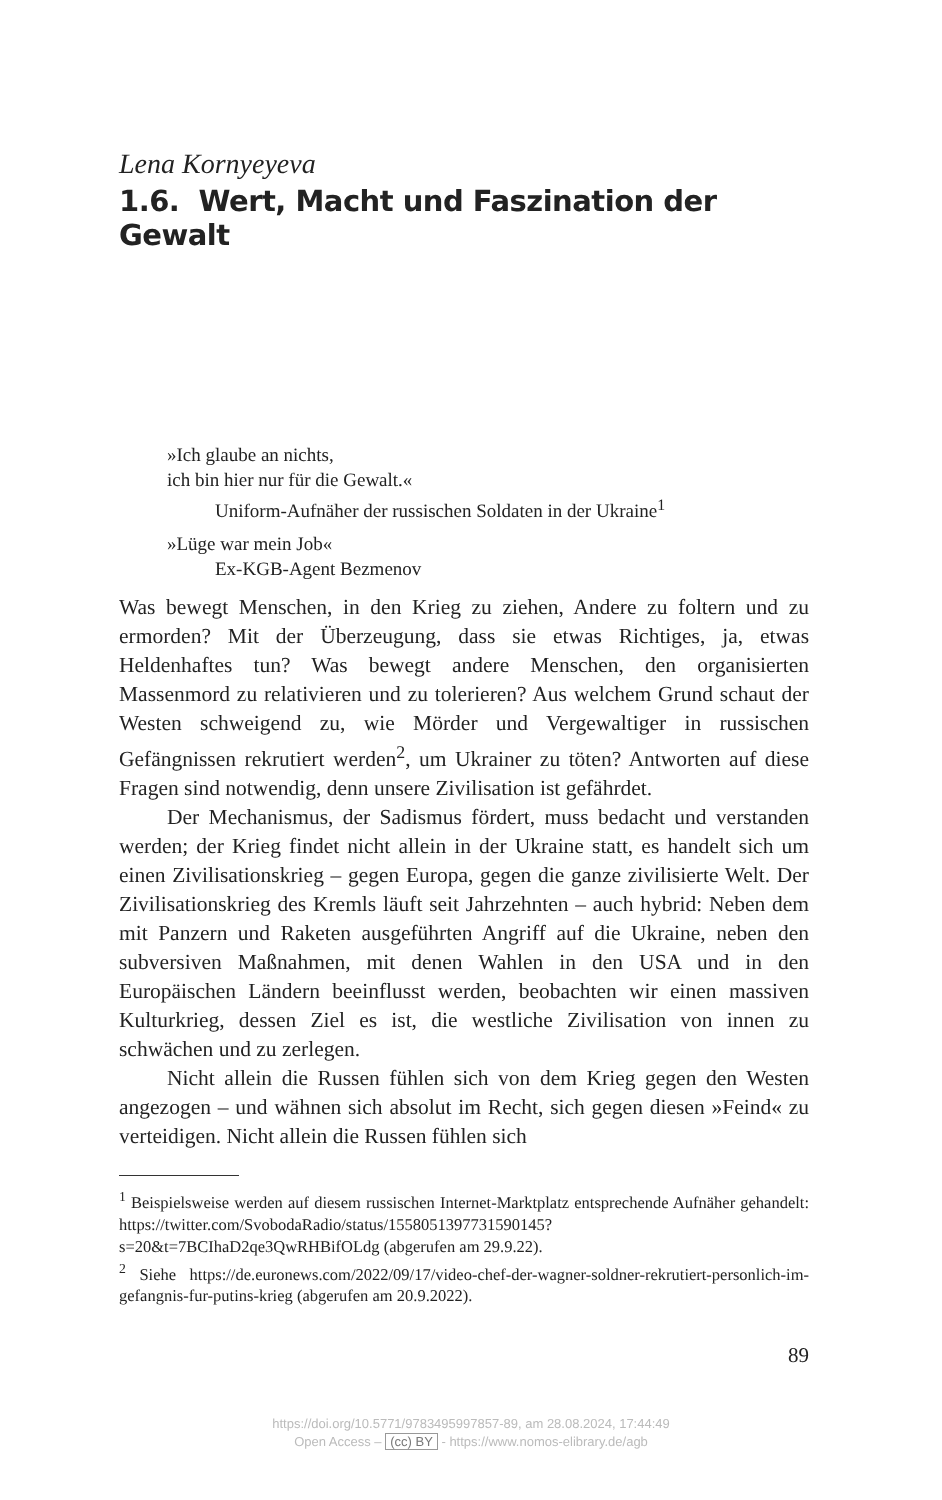Lena Kornyeyeva
1.6. Wert, Macht und Faszination der Gewalt
»Ich glaube an nichts,
ich bin hier nur für die Gewalt.«
Uniform-Aufnäher der russischen Soldaten in der Ukraine<sup>1</sup>
»Lüge war mein Job«
Ex-KGB-Agent Bezmenov
Was bewegt Menschen, in den Krieg zu ziehen, Andere zu foltern und zu ermorden? Mit der Überzeugung, dass sie etwas Richtiges, ja, etwas Heldenhaftes tun? Was bewegt andere Menschen, den organisierten Massenmord zu relativieren und zu tolerieren? Aus welchem Grund schaut der Westen schweigend zu, wie Mörder und Vergewaltiger in russischen Gefängnissen rekrutiert werden<sup>2</sup>, um Ukrainer zu töten? Antworten auf diese Fragen sind notwendig, denn unsere Zivilisation ist gefährdet.
Der Mechanismus, der Sadismus fördert, muss bedacht und verstanden werden; der Krieg findet nicht allein in der Ukraine statt, es handelt sich um einen Zivilisationskrieg – gegen Europa, gegen die ganze zivilisierte Welt. Der Zivilisationskrieg des Kremls läuft seit Jahrzehnten – auch hybrid: Neben dem mit Panzern und Raketen ausgeführten Angriff auf die Ukraine, neben den subversiven Maßnahmen, mit denen Wahlen in den USA und in den Europäischen Ländern beeinflusst werden, beobachten wir einen massiven Kultur­krieg, dessen Ziel es ist, die westliche Zivilisation von innen zu schwächen und zu zerlegen.
Nicht allein die Russen fühlen sich von dem Krieg gegen den Westen angezogen – und wähnen sich absolut im Recht, sich gegen diesen »Feind« zu verteidigen. Nicht allein die Russen fühlen sich
<sup>1</sup> Beispielsweise werden auf diesem russischen Internet-Marktplatz entsprechende Aufnäher gehandelt: https://twitter.com/SvobodaRadio/status/1558051397731590145?s=20&t=7BCIhaD2qe3QwRHBifOLdg (abgerufen am 29.9.22).
<sup>2</sup> Siehe https://de.euronews.com/2022/09/17/video-chef-der-wagner-soldner-rekrutiert-personlich-im-gefangnis-fur-putins-krieg (abgerufen am 20.9.2022).
89
https://doi.org/10.5771/9783495997857-89, am 28.08.2024, 17:44:49
Open Access – (cc) BY - https://www.nomos-elibrary.de/agb